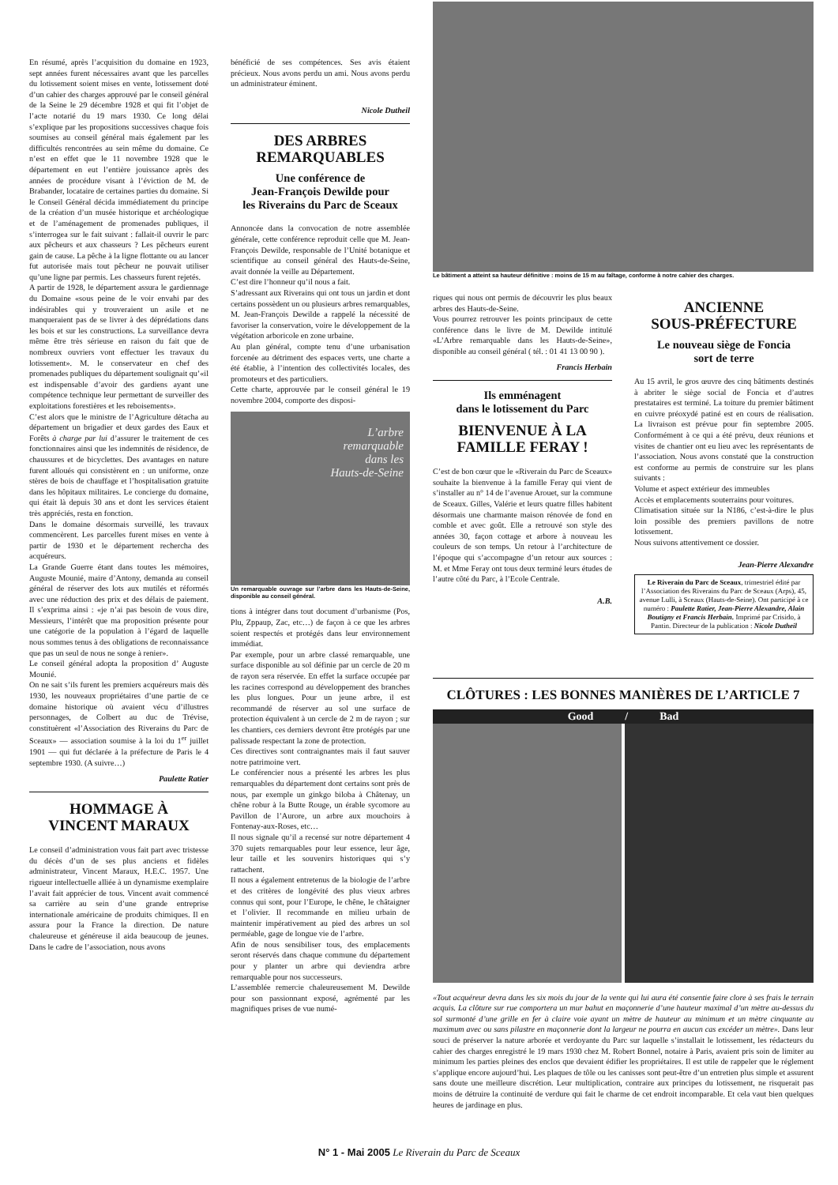En résumé, après l’acquisition du domaine en 1923, sept années furent nécessaires avant que les parcelles du lotissement soient mises en vente, lotissement doté d’un cahier des charges approuvé par le conseil général de la Seine le 29 décembre 1928 et qui fit l’objet de l’acte notarié du 19 mars 1930. Ce long délai s’explique par les propositions successives chaque fois soumises au conseil général mais également par les difficultés rencontrées au sein même du domaine. Ce n’est en effet que le 11 novembre 1928 que le département en eut l’entière jouissance après des années de procédure visant à l’éviction de M. de Brabander, locataire de certaines parties du domaine. Si le Conseil Général décida immédiatement du principe de la création d’un musée historique et archéologique et de l’aménagement de promenades publiques, il s’interrogea sur le fait suivant : fallait-il ouvrir le parc aux pêcheurs et aux chasseurs ? Les pêcheurs eurent gain de cause. La pêche à la ligne flottante ou au lancer fut autorisée mais tout pêcheur ne pouvait utiliser qu’une ligne par permis. Les chasseurs furent rejetés.
A partir de 1928, le département assura le gardiennage du Domaine «sous peine de le voir envahi par des indésirables qui y trouveraient un asile et ne manqueraient pas de se livrer à des déprédations dans les bois et sur les constructions. La surveillance devra même être très sérieuse en raison du fait que de nombreux ouvriers vont effectuer les travaux du lotissement». M. le conservateur en chef des promenades publiques du département soulignait qu’«il est indispensable d’avoir des gardiens ayant une compétence technique leur permettant de surveiller des exploitations forestières et les reboisements».
C’est alors que le ministre de l’Agriculture détacha au département un brigadier et deux gardes des Eaux et Forêts à charge par lui d’assurer le traitement de ces fonctionnaires ainsi que les indemnités de résidence, de chaussures et de bicyclettes. Des avantages en nature furent alloués qui consistèrent en : un uniforme, onze stères de bois de chauffage et l’hospitalisation gratuite dans les hôpitaux militaires. Le concierge du domaine, qui était là depuis 30 ans et dont les services étaient très appréciés, resta en fonction.
Dans le domaine désormais surveillé, les travaux commencèrent. Les parcelles furent mises en vente à partir de 1930 et le département rechercha des acquéreurs.
La Grande Guerre étant dans toutes les mémoires, Auguste Mounié, maire d’Antony, demanda au conseil général de réserver des lots aux mutilés et réformés avec une réduction des prix et des délais de paiement. Il s’exprima ainsi : «je n’ai pas besoin de vous dire, Messieurs, l’intérêt que ma proposition présente pour une catégorie de la population à l’égard de laquelle nous sommes tenus à des obligations de reconnaissance que pas un seul de nous ne songe à renier».
Le conseil général adopta la proposition d’ Auguste Mounié.
On ne sait s’ils furent les premiers acquéreurs mais dès 1930, les nouveaux propriétaires d’une partie de ce domaine historique où avaient vécu d’illustres personnages, de Colbert au duc de Trévise, constituèrent «l’Association des Riverains du Parc de Sceaux» — association soumise à la loi du 1<sup>er</sup> juillet 1901 — qui fut déclarée à la préfecture de Paris le 4 septembre 1930. (A suivre…)
Paulette Ratier
HOMMAGE À
VINCENT MARAUX
Le conseil d’administration vous fait part avec tristesse du décès d’un de ses plus anciens et fidèles administrateur, Vincent Maraux, H.E.C. 1957. Une rigueur intellectuelle alliée à un dynamisme exemplaire l’avait fait apprécier de tous. Vincent avait commencé sa carrière au sein d’une grande entreprise internationale américaine de produits chimiques. Il en assura pour la France la direction. De nature chaleureuse et généreuse il aida beaucoup de jeunes. Dans le cadre de l’association, nous avons
bénéficié de ses compétences. Ses avis étaient précieux. Nous avons perdu un ami. Nous avons perdu un administrateur éminent.
Nicole Dutheil
DES ARBRES
REMARQUABLES
Une conférence de
Jean-François Dewilde pour
les Riverains du Parc de Sceaux
Annoncée dans la convocation de notre assemblée générale, cette conférence reproduit celle que M. Jean-François Dewilde, responsable de l’Unité botanique et scientifique au conseil général des Hauts-de-Seine, avait donnée la veille au Département.
C’est dire l’honneur qu’il nous a fait.
S’adressant aux Riverains qui ont tous un jardin et dont certains possèdent un ou plusieurs arbres remarquables, M. Jean-François Dewilde a rappelé la nécessité de favoriser la conservation, voire le développement de la végétation arboricole en zone urbaine.
Au plan général, compte tenu d’une urbanisation forcenée au détriment des espaces verts, une charte a été établie, à l’intention des collectivités locales, des promoteurs et des particuliers.
Cette charte, approuvée par le conseil général le 19 novembre 2004, comporte des disposi-
L’arbre
remarquable
dans les
Hauts-de-Seine
Un remarquable ouvrage sur l’arbre dans les Hauts-de-Seine, disponible au conseil général.
tions à intégrer dans tout document d’urbanisme (Pos, Plu, Zppaup, Zac, etc…) de façon à ce que les arbres soient respectés et protégés dans leur environnement immédiat.
Par exemple, pour un arbre classé remarquable, une surface disponible au sol définie par un cercle de 20 m de rayon sera réservée. En effet la surface occupée par les racines correspond au développement des branches les plus longues. Pour un jeune arbre, il est recommandé de réserver au sol une surface de protection équivalent à un cercle de 2 m de rayon ; sur les chantiers, ces derniers devront être protégés par une palissade respectant la zone de protection.
Ces directives sont contraignantes mais il faut sauver notre patrimoine vert.
Le conférencier nous a présenté les arbres les plus remarquables du département dont certains sont près de nous, par exemple un ginkgo biloba à Châtenay, un chêne robur à la Butte Rouge, un érable sycomore au Pavillon de l’Aurore, un arbre aux mouchoirs à Fontenay-aux-Roses, etc…
Il nous signale qu’il a recensé sur notre département 4 370 sujets remarquables pour leur essence, leur âge, leur taille et les souvenirs historiques qui s’y rattachent.
Il nous a également entretenus de la biologie de l’arbre et des critères de longévité des plus vieux arbres connus qui sont, pour l’Europe, le chêne, le châtaigner et l’olivier. Il recommande en milieu urbain de maintenir impérativement au pied des arbres un sol perméable, gage de longue vie de l’arbre.
Afin de nous sensibiliser tous, des emplacements seront réservés dans chaque commune du département pour y planter un arbre qui deviendra arbre remarquable pour nos successeurs.
L’assemblée remercie chaleureusement M. Dewilde pour son passionnant exposé, agrémenté par les magnifiques prises de vue numé-
Le bâtiment a atteint sa hauteur définitive : moins de 15 m au faîtage, conforme à notre cahier des charges.
riques qui nous ont permis de découvrir les plus beaux arbres des Hauts-de-Seine.
Vous pourrez retrouver les points principaux de cette conférence dans le livre de M. Dewilde intitulé «L’Arbre remarquable dans les Hauts-de-Seine», disponible au conseil général ( tél. : 01 41 13 00 90 ).
Francis Herbain
Ils emménagent
dans le lotissement du Parc
BIENVENUE À LA
FAMILLE FERAY !
C’est de bon cœur que le «Riverain du Parc de Sceaux» souhaite la bienvenue à la famille Feray qui vient de s’installer au n° 14 de l’avenue Arouet, sur la commune de Sceaux. Gilles, Valérie et leurs quatre filles habitent désormais une charmante maison rénovée de fond en comble et avec goût. Elle a retrouvé son style des années 30, façon cottage et arbore à nouveau les couleurs de son temps. Un retour à l’architecture de l’époque qui s’accompagne d’un retour aux sources : M. et Mme Feray ont tous deux terminé leurs études de l’autre côté du Parc, à l’Ecole Centrale.
A.B.
ANCIENNE
SOUS-PRÉFECTURE
Le nouveau siège de Foncia
sort de terre
Au 15 avril, le gros œuvre des cinq bâtiments destinés à abriter le siège social de Foncia et d’autres prestataires est terminé. La toiture du premier bâtiment en cuivre préoxydé patiné est en cours de réalisation. La livraison est prévue pour fin septembre 2005. Conformément à ce qui a été prévu, deux réunions et visites de chantier ont eu lieu avec les représentants de l’association. Nous avons constaté que la construction est conforme au permis de construire sur les plans suivants :
Volume et aspect extérieur des immeubles
Accès et emplacements souterrains pour voitures.
Climatisation située sur la N186, c’est-à-dire le plus loin possible des premiers pavillons de notre lotissement.
Nous suivons attentivement ce dossier.
Jean-Pierre Alexandre
Le Riverain du Parc de Sceaux, trimestriel édité par l’Association des Riverains du Parc de Sceaux (Arps), 45, avenue Lulli, à Sceaux (Hauts-de-Seine). Ont participé à ce numéro : Paulette Ratier, Jean-Pierre Alexandre, Alain Boutigny et Francis Herbain. Imprimé par Crisido, à Pantin. Directeur de la publication : Nicole Dutheil
CLÔTURES : LES BONNES MANIÈRES DE L’ARTICLE 7
Good / Bad
«Tout acquéreur devra dans les six mois du jour de la vente qui lui aura été consentie faire clore à ses frais le terrain acquis. La clôture sur rue comportera un mur bahut en maçonnerie d’une hauteur maximal d’un mètre au-dessus du sol surmonté d’une grille en fer à claire voie ayant un mètre de hauteur au minimum et un mètre cinquante au maximum avec ou sans pilastre en maçonnerie dont la largeur ne pourra en aucun cas excéder un mètre». Dans leur souci de préserver la nature arborée et verdoyante du Parc sur laquelle s’installait le lotissement, les rédacteurs du cahier des charges enregistré le 19 mars 1930 chez M. Robert Bonnel, notaire à Paris, avaient pris soin de limiter au minimum les parties pleines des enclos que devaient édifier les propriétaires. Il est utile de rappeler que le réglement s’applique encore aujourd’hui. Les plaques de tôle ou les canisses sont peut-être d’un entretien plus simple et assurent sans doute une meilleure discrétion. Leur multiplication, contraire aux principes du lotissement, ne risquerait pas moins de détruire la continuité de verdure qui fait le charme de cet endroit incomparable. Et cela vaut bien quelques heures de jardinage en plus.
N° 1 - Mai 2005 Le Riverain du Parc de Sceaux